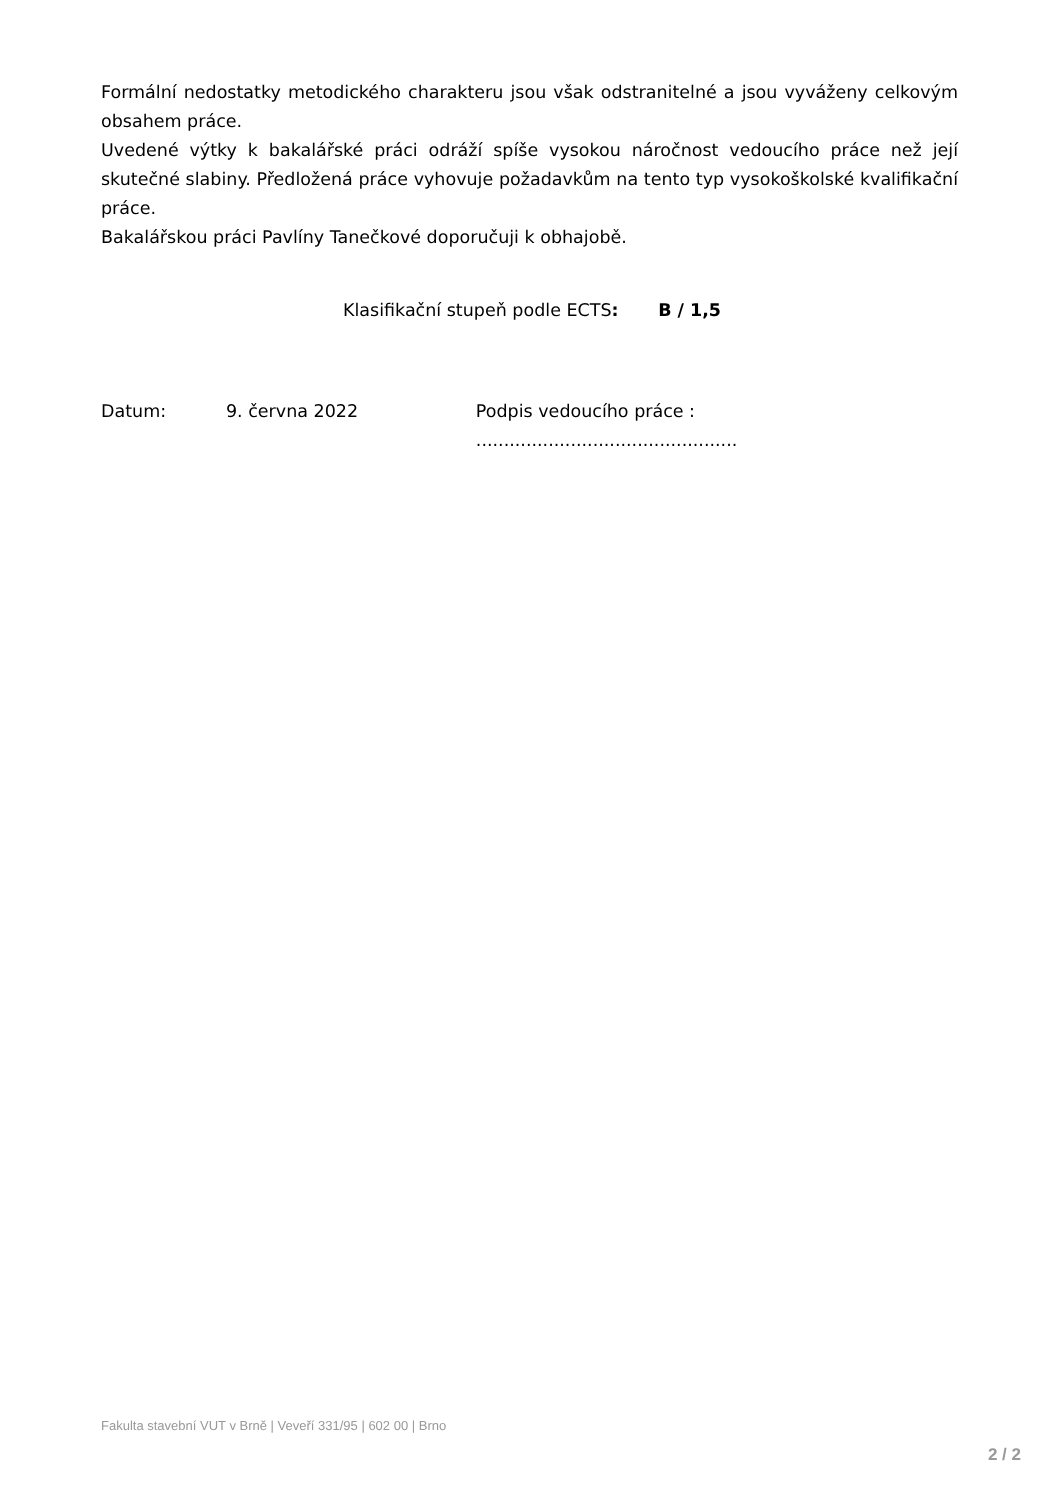Formální nedostatky metodického charakteru jsou však odstranitelné a jsou vyváženy celkovým obsahem práce.
Uvedené výtky k bakalářské práci odráží spíše vysokou náročnost vedoucího práce než její skutečné slabiny. Předložená práce vyhovuje požadavkům na tento typ vysokoškolské kvalifikační práce.
Bakalářskou práci Pavlíny Tanečkové doporučuji k obhajobě.
Klasifikační stupeň podle ECTS: B / 1,5
Datum: 9. června 2022 Podpis vedoucího práce : ...............................................
Fakulta stavební VUT v Brně | Veveří 331/95 | 602 00 | Brno
2 / 2